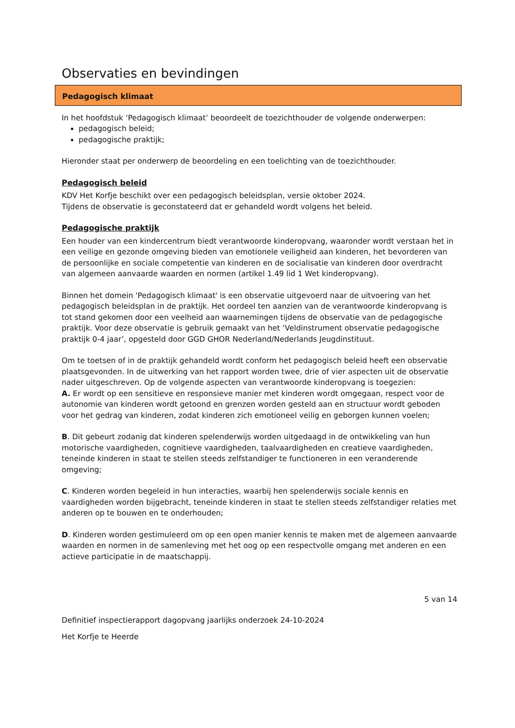Observaties en bevindingen
Pedagogisch klimaat
In het hoofdstuk ‘Pedagogisch klimaat’ beoordeelt de toezichthouder de volgende onderwerpen:
pedagogisch beleid;
pedagogische praktijk;
Hieronder staat per onderwerp de beoordeling en een toelichting van de toezichthouder.
Pedagogisch beleid
KDV Het Korfje beschikt over een pedagogisch beleidsplan, versie oktober 2024.
Tijdens de observatie is geconstateerd dat er gehandeld wordt volgens het beleid.
Pedagogische praktijk
Een houder van een kindercentrum biedt verantwoorde kinderopvang, waaronder wordt verstaan het in een veilige en gezonde omgeving bieden van emotionele veiligheid aan kinderen, het bevorderen van de persoonlijke en sociale competentie van kinderen en de socialisatie van kinderen door overdracht van algemeen aanvaarde waarden en normen (artikel 1.49 lid 1 Wet kinderopvang).
Binnen het domein 'Pedagogisch klimaat' is een observatie uitgevoerd naar de uitvoering van het pedagogisch beleidsplan in de praktijk. Het oordeel ten aanzien van de verantwoorde kinderopvang is tot stand gekomen door een veelheid aan waarnemingen tijdens de observatie van de pedagogische praktijk. Voor deze observatie is gebruik gemaakt van het ‘Veldinstrument observatie pedagogische praktijk 0-4 jaar’, opgesteld door GGD GHOR Nederland/Nederlands Jeugdinstituut.
Om te toetsen of in de praktijk gehandeld wordt conform het pedagogisch beleid heeft een observatie plaatsgevonden. In de uitwerking van het rapport worden twee, drie of vier aspecten uit de observatie nader uitgeschreven. Op de volgende aspecten van verantwoorde kinderopvang is toegezien:
A. Er wordt op een sensitieve en responsieve manier met kinderen wordt omgegaan, respect voor de autonomie van kinderen wordt getoond en grenzen worden gesteld aan en structuur wordt geboden voor het gedrag van kinderen, zodat kinderen zich emotioneel veilig en geborgen kunnen voelen;
B. Dit gebeurt zodanig dat kinderen spelenderwijs worden uitgedaagd in de ontwikkeling van hun motorische vaardigheden, cognitieve vaardigheden, taalvaardigheden en creatieve vaardigheden, teneinde kinderen in staat te stellen steeds zelfstandiger te functioneren in een veranderende omgeving;
C. Kinderen worden begeleid in hun interacties, waarbij hen spelenderwijs sociale kennis en vaardigheden worden bijgebracht, teneinde kinderen in staat te stellen steeds zelfstandiger relaties met anderen op te bouwen en te onderhouden;
D. Kinderen worden gestimuleerd om op een open manier kennis te maken met de algemeen aanvaarde waarden en normen in de samenleving met het oog op een respectvolle omgang met anderen en een actieve participatie in de maatschappij.
5 van 14
Definitief inspectierapport dagopvang jaarlijks onderzoek 24-10-2024
Het Korfje te Heerde